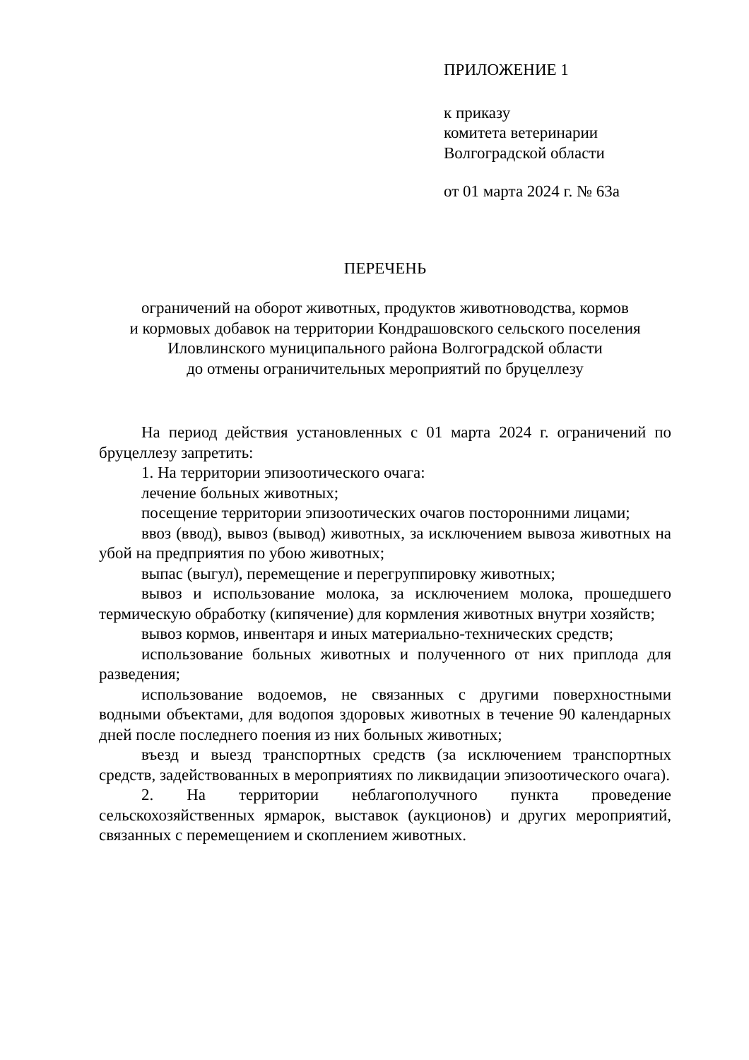ПРИЛОЖЕНИЕ 1
к приказу
комитета ветеринарии
Волгоградской области
от 01 марта 2024 г. № 63а
ПЕРЕЧЕНЬ
ограничений на оборот животных, продуктов животноводства, кормов
и кормовых добавок на территории Кондрашовского сельского поселения
Иловлинского муниципального района Волгоградской области
до отмены ограничительных мероприятий по бруцеллезу
На период действия установленных с 01 марта 2024 г. ограничений по бруцеллезу запретить:
1. На территории эпизоотического очага:
лечение больных животных;
посещение территории эпизоотических очагов посторонними лицами;
ввоз (ввод), вывоз (вывод) животных, за исключением вывоза животных на убой на предприятия по убою животных;
выпас (выгул), перемещение и перегруппировку животных;
вывоз и использование молока, за исключением молока, прошедшего термическую обработку (кипячение) для кормления животных внутри хозяйств;
вывоз кормов, инвентаря и иных материально-технических средств;
использование больных животных и полученного от них приплода для разведения;
использование водоемов, не связанных с другими поверхностными водными объектами, для водопоя здоровых животных в течение 90 календарных дней после последнего поения из них больных животных;
въезд и выезд транспортных средств (за исключением транспортных средств, задействованных в мероприятиях по ликвидации эпизоотического очага).
2. На территории неблагополучного пункта проведение сельскохозяйственных ярмарок, выставок (аукционов) и других мероприятий, связанных с перемещением и скоплением животных.